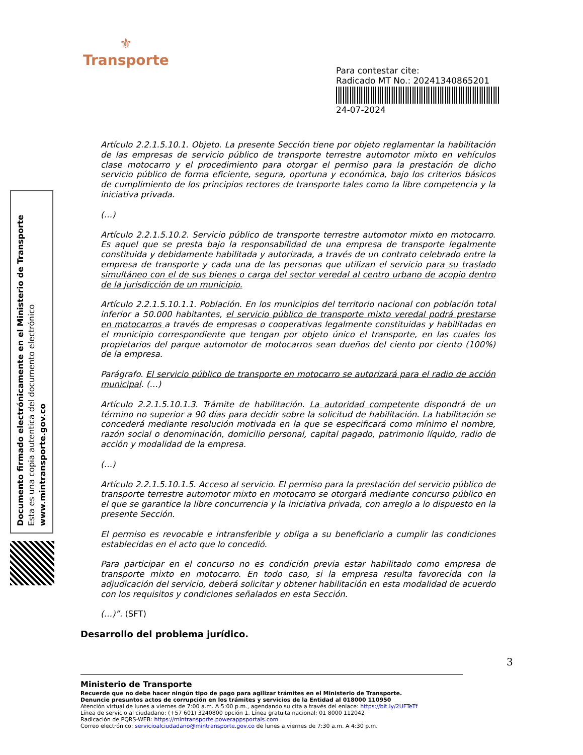⚜
Transporte
Para contestar cite:
Radicado MT No.: 20241340865201
24-07-2024
Documento firmado electrónicamente en el Ministerio de Transporte
Esta es una copia autentica del documento electrónico
www.mintransporte.gov.co
Artículo 2.2.1.5.10.1. Objeto. La presente Sección tiene por objeto reglamentar la habilitación de las empresas de servicio público de transporte terrestre automotor mixto en vehículos clase motocarro y el procedimiento para otorgar el permiso para la prestación de dicho servicio público de forma eficiente, segura, oportuna y económica, bajo los criterios básicos de cumplimiento de los principios rectores de transporte tales como la libre competencia y la iniciativa privada.
(…)
Artículo 2.2.1.5.10.2. Servicio público de transporte terrestre automotor mixto en motocarro. Es aquel que se presta bajo la responsabilidad de una empresa de transporte legalmente constituida y debidamente habilitada y autorizada, a través de un contrato celebrado entre la empresa de transporte y cada una de las personas que utilizan el servicio para su traslado simultáneo con el de sus bienes o carga del sector veredal al centro urbano de acopio dentro de la jurisdicción de un municipio.
Artículo 2.2.1.5.10.1.1. Población. En los municipios del territorio nacional con población total inferior a 50.000 habitantes, el servicio público de transporte mixto veredal podrá prestarse en motocarros a través de empresas o cooperativas legalmente constituidas y habilitadas en el municipio correspondiente que tengan por objeto único el transporte, en las cuales los propietarios del parque automotor de motocarros sean dueños del ciento por ciento (100%) de la empresa.
Parágrafo. El servicio público de transporte en motocarro se autorizará para el radio de acción municipal. (…)
Artículo 2.2.1.5.10.1.3. Trámite de habilitación. La autoridad competente dispondrá de un término no superior a 90 días para decidir sobre la solicitud de habilitación. La habilitación se concederá mediante resolución motivada en la que se especificará como mínimo el nombre, razón social o denominación, domicilio personal, capital pagado, patrimonio líquido, radio de acción y modalidad de la empresa.
(…)
Artículo 2.2.1.5.10.1.5. Acceso al servicio. El permiso para la prestación del servicio público de transporte terrestre automotor mixto en motocarro se otorgará mediante concurso público en el que se garantice la libre concurrencia y la iniciativa privada, con arreglo a lo dispuesto en la presente Sección.
El permiso es revocable e intransferible y obliga a su beneficiario a cumplir las condiciones establecidas en el acto que lo concedió.
Para participar en el concurso no es condición previa estar habilitado como empresa de transporte mixto en motocarro. En todo caso, si la empresa resulta favorecida con la adjudicación del servicio, deberá solicitar y obtener habilitación en esta modalidad de acuerdo con los requisitos y condiciones señalados en esta Sección.
(…)”. (SFT)
Desarrollo del problema jurídico.
3
Ministerio de Transporte
Recuerde que no debe hacer ningún tipo de pago para agilizar trámites en el Ministerio de Transporte.
Denuncie presuntos actos de corrupción en los trámites y servicios de la Entidad al 018000 110950
Atención virtual de lunes a viernes de 7:00 a.m. A 5:00 p.m., agendando su cita a través del enlace: https://bit.ly/2UFTeTf
Línea de servicio al ciudadano: (+57 601) 3240800 opción 1. Línea gratuita nacional: 01 8000 112042
Radicación de PQRS-WEB: https://mintransporte.powerappsportals.com
Correo electrónico: servicioalciudadano@mintransporte.gov.co de lunes a viernes de 7:30 a.m. A 4:30 p.m.